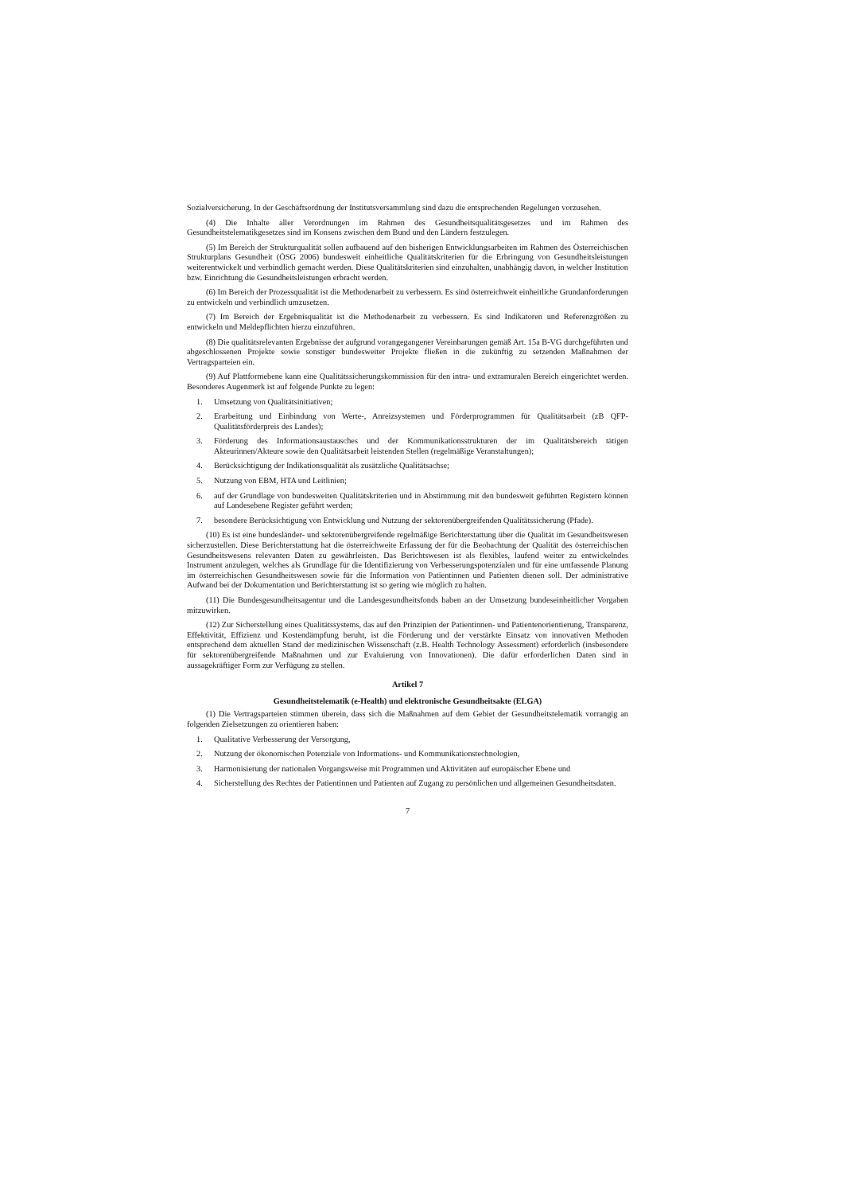Sozialversicherung. In der Geschäftsordnung der Institutsversammlung sind dazu die entsprechenden Regelungen vorzusehen.
(4) Die Inhalte aller Verordnungen im Rahmen des Gesundheitsqualitätsgesetzes und im Rahmen des Gesundheitstelematikgesetzes sind im Konsens zwischen dem Bund und den Ländern festzulegen.
(5) Im Bereich der Strukturqualität sollen aufbauend auf den bisherigen Entwicklungsarbeiten im Rahmen des Österreichischen Strukturplans Gesundheit (ÖSG 2006) bundesweit einheitliche Qualitätskriterien für die Erbringung von Gesundheitsleistungen weiterentwickelt und verbindlich gemacht werden. Diese Qualitätskriterien sind einzuhalten, unabhängig davon, in welcher Institution bzw. Einrichtung die Gesundheitsleistungen erbracht werden.
(6) Im Bereich der Prozessqualität ist die Methodenarbeit zu verbessern. Es sind österreichweit einheitliche Grundanforderungen zu entwickeln und verbindlich umzusetzen.
(7) Im Bereich der Ergebnisqualität ist die Methodenarbeit zu verbessern. Es sind Indikatoren und Referenzgrößen zu entwickeln und Meldepflichten hierzu einzuführen.
(8) Die qualitätsrelevanten Ergebnisse der aufgrund vorangegangener Vereinbarungen gemäß Art. 15a B-VG durchgeführten und abgeschlossenen Projekte sowie sonstiger bundesweiter Projekte fließen in die zukünftig zu setzenden Maßnahmen der Vertragsparteien ein.
(9) Auf Plattformebene kann eine Qualitätssicherungskommission für den intra- und extramuralen Bereich eingerichtet werden. Besonderes Augenmerk ist auf folgende Punkte zu legen:
1. Umsetzung von Qualitätsinitiativen;
2. Erarbeitung und Einbindung von Werte-, Anreizsystemen und Förderprogrammen für Qualitätsarbeit (zB QFP-Qualitätsförderpreis des Landes);
3. Förderung des Informationsaustausches und der Kommunikationsstrukturen der im Qualitätsbereich tätigen Akteurinnen/Akteure sowie den Qualitätsarbeit leistenden Stellen (regelmäßige Veranstaltungen);
4. Berücksichtigung der Indikationsqualität als zusätzliche Qualitätsachse;
5. Nutzung von EBM, HTA und Leitlinien;
6. auf der Grundlage von bundesweiten Qualitätskriterien und in Abstimmung mit den bundesweit geführten Registern können auf Landesebene Register geführt werden;
7. besondere Berücksichtigung von Entwicklung und Nutzung der sektorenübergreifenden Qualitätssicherung (Pfade).
(10) Es ist eine bundesländer- und sektorenübergreifende regelmäßige Berichterstattung über die Qualität im Gesundheitswesen sicherzustellen. Diese Berichterstattung hat die österreichweite Erfassung der für die Beobachtung der Qualität des österreichischen Gesundheitswesens relevanten Daten zu gewährleisten. Das Berichtswesen ist als flexibles, laufend weiter zu entwickelndes Instrument anzulegen, welches als Grundlage für die Identifizierung von Verbesserungspotenzialen und für eine umfassende Planung im österreichischen Gesundheitswesen sowie für die Information von Patientinnen und Patienten dienen soll. Der administrative Aufwand bei der Dokumentation und Berichterstattung ist so gering wie möglich zu halten.
(11) Die Bundesgesundheitsagentur und die Landesgesundheitsfonds haben an der Umsetzung bundeseinheitlicher Vorgaben mitzuwirken.
(12) Zur Sicherstellung eines Qualitätssystems, das auf den Prinzipien der Patientinnen- und Patientenorientierung, Transparenz, Effektivität, Effizienz und Kostendämpfung beruht, ist die Förderung und der verstärkte Einsatz von innovativen Methoden entsprechend dem aktuellen Stand der medizinischen Wissenschaft (z.B. Health Technology Assessment) erforderlich (insbesondere für sektorenübergreifende Maßnahmen und zur Evaluierung von Innovationen). Die dafür erforderlichen Daten sind in aussagekräftiger Form zur Verfügung zu stellen.
Artikel 7
Gesundheitstelematik (e-Health) und elektronische Gesundheitsakte (ELGA)
(1) Die Vertragsparteien stimmen überein, dass sich die Maßnahmen auf dem Gebiet der Gesundheitstelematik vorrangig an folgenden Zielsetzungen zu orientieren haben:
1. Qualitative Verbesserung der Versorgung,
2. Nutzung der ökonomischen Potenziale von Informations- und Kommunikationstechnologien,
3. Harmonisierung der nationalen Vorgangsweise mit Programmen und Aktivitäten auf europäischer Ebene und
4. Sicherstellung des Rechtes der Patientinnen und Patienten auf Zugang zu persönlichen und allgemeinen Gesundheitsdaten.
7